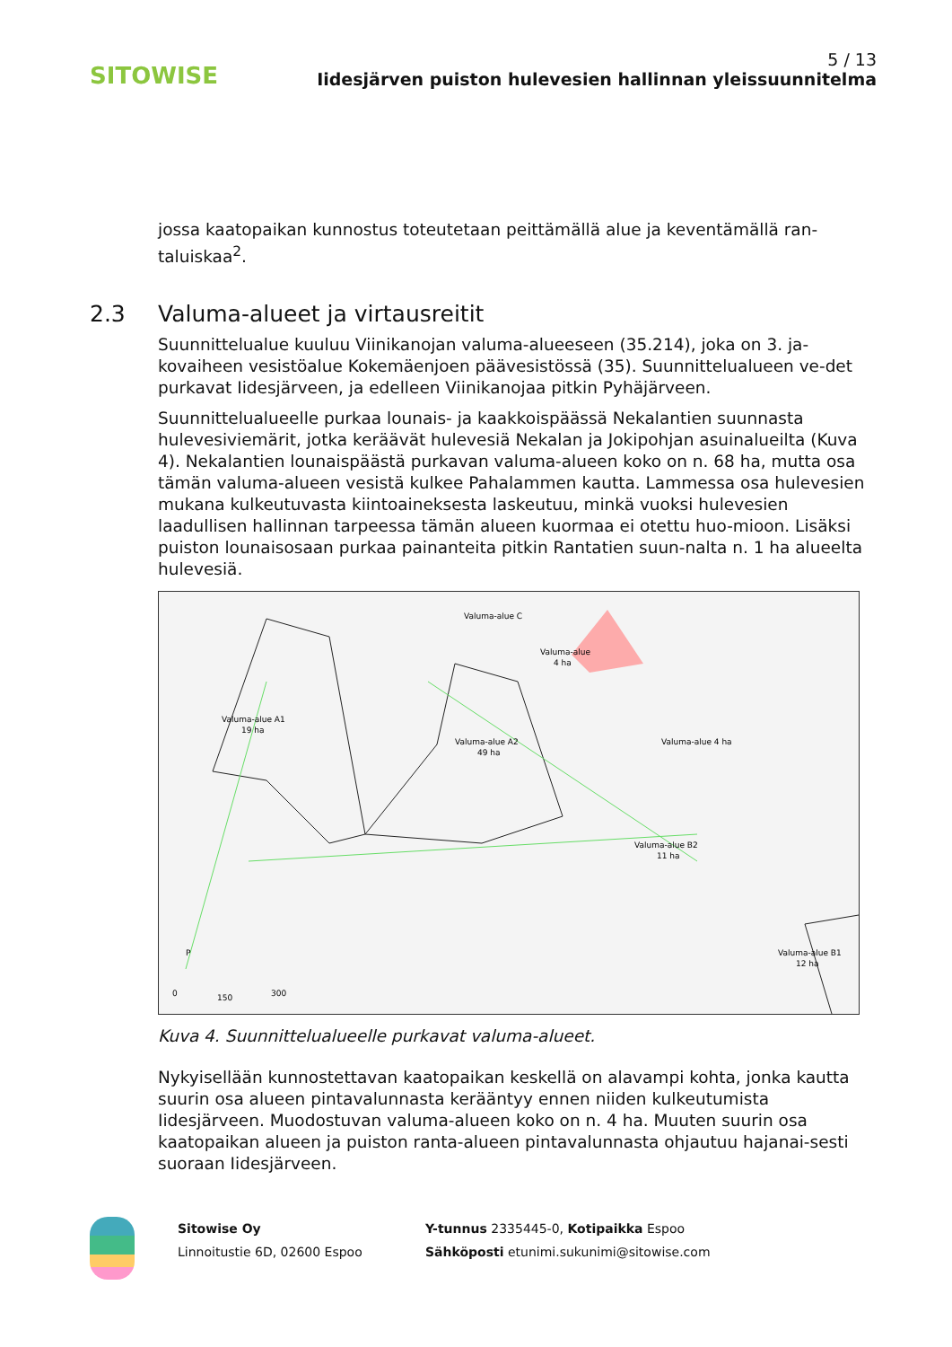SITOWISE
5 / 13
Iidesjärven puiston hulevesien hallinnan yleissuunnitelma
jossa kaatopaikan kunnostus toteutetaan peittämällä alue ja keventämällä ran-taluiskaa<sup>2</sup>.
2.3 Valuma-alueet ja virtausreitit
Suunnittelualue kuuluu Viinikanojan valuma-alueeseen (35.214), joka on 3. ja-kovaiheen vesistöalue Kokemäenjoen päävesistössä (35). Suunnittelualueen ve-det purkavat Iidesjärveen, ja edelleen Viinikanojaa pitkin Pyhäjärveen.
Suunnittelualueelle purkaa lounais- ja kaakkoispäässä Nekalantien suunnasta hulevesiviemärit, jotka keräävät hulevesiä Nekalan ja Jokipohjan asuinalueilta (Kuva 4). Nekalantien lounaispäästä purkavan valuma-alueen koko on n. 68 ha, mutta osa tämän valuma-alueen vesistä kulkee Pahalammen kautta. Lammessa osa hulevesien mukana kulkeutuvasta kiintoaineksesta laskeutuu, minkä vuoksi hulevesien laadullisen hallinnan tarpeessa tämän alueen kuormaa ei otettu huo-mioon. Lisäksi puiston lounaisosaan purkaa painanteita pitkin Rantatien suun-nalta n. 1 ha alueelta hulevesiä.
Valuma-alue C
Valuma-alue
4 ha
Valuma-alue A1
19 ha
Valuma-alue A2
49 ha
Valuma-alue 4 ha
Valuma-alue B2
11 ha
Valuma-alue B1
12 ha
P
0
150
300
Kuva 4. Suunnittelualueelle purkavat valuma-alueet.
Nykyisellään kunnostettavan kaatopaikan keskellä on alavampi kohta, jonka kautta suurin osa alueen pintavalunnasta kerääntyy ennen niiden kulkeutumista Iidesjärveen. Muodostuvan valuma-alueen koko on n. 4 ha. Muuten suurin osa kaatopaikan alueen ja puiston ranta-alueen pintavalunnasta ohjautuu hajanai-sesti suoraan Iidesjärveen.
Sitowise Oy
Linnoitustie 6D, 02600 Espoo
Y-tunnus 2335445-0, Kotipaikka Espoo
Sähköposti etunimi.sukunimi@sitowise.com